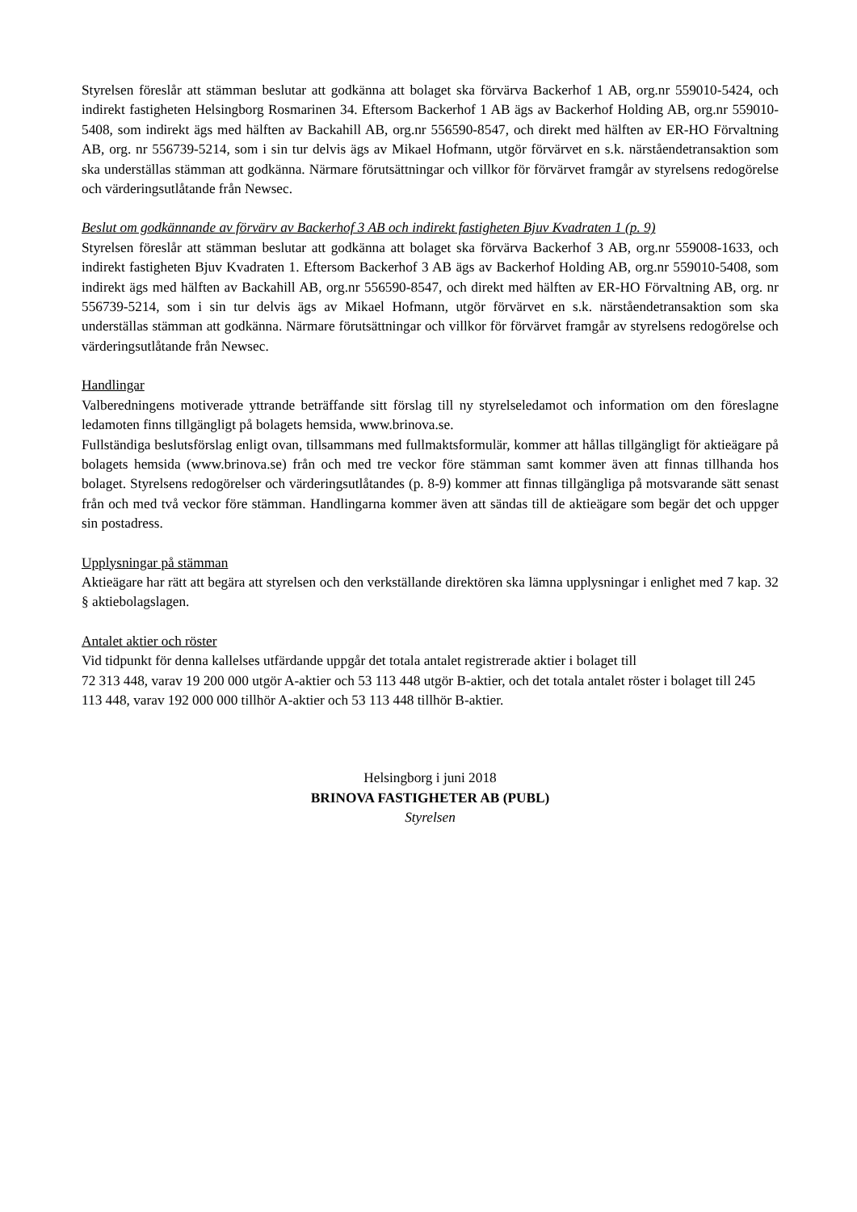Styrelsen föreslår att stämman beslutar att godkänna att bolaget ska förvärva Backerhof 1 AB, org.nr 559010-5424, och indirekt fastigheten Helsingborg Rosmarinen 34. Eftersom Backerhof 1 AB ägs av Backerhof Holding AB, org.nr 559010-5408, som indirekt ägs med hälften av Backahill AB, org.nr 556590-8547, och direkt med hälften av ER-HO Förvaltning AB, org. nr 556739-5214, som i sin tur delvis ägs av Mikael Hofmann, utgör förvärvet en s.k. närståendetransaktion som ska underställas stämman att godkänna. Närmare förutsättningar och villkor för förvärvet framgår av styrelsens redogörelse och värderingsutlåtande från Newsec.
Beslut om godkännande av förvärv av Backerhof 3 AB och indirekt fastigheten Bjuv Kvadraten 1 (p. 9)
Styrelsen föreslår att stämman beslutar att godkänna att bolaget ska förvärva Backerhof 3 AB, org.nr 559008-1633, och indirekt fastigheten Bjuv Kvadraten 1. Eftersom Backerhof 3 AB ägs av Backerhof Holding AB, org.nr 559010-5408, som indirekt ägs med hälften av Backahill AB, org.nr 556590-8547, och direkt med hälften av ER-HO Förvaltning AB, org. nr 556739-5214, som i sin tur delvis ägs av Mikael Hofmann, utgör förvärvet en s.k. närståendetransaktion som ska underställas stämman att godkänna. Närmare förutsättningar och villkor för förvärvet framgår av styrelsens redogörelse och värderingsutlåtande från Newsec.
Handlingar
Valberedningens motiverade yttrande beträffande sitt förslag till ny styrelseledamot och information om den föreslagne ledamoten finns tillgängligt på bolagets hemsida, www.brinova.se.
Fullständiga beslutsförslag enligt ovan, tillsammans med fullmaktsformulär, kommer att hållas tillgängligt för aktieägare på bolagets hemsida (www.brinova.se) från och med tre veckor före stämman samt kommer även att finnas tillhanda hos bolaget. Styrelsens redogörelser och värderingsutlåtandes (p. 8-9) kommer att finnas tillgängliga på motsvarande sätt senast från och med två veckor före stämman. Handlingarna kommer även att sändas till de aktieägare som begär det och uppger sin postadress.
Upplysningar på stämman
Aktieägare har rätt att begära att styrelsen och den verkställande direktören ska lämna upplysningar i enlighet med 7 kap. 32 § aktiebolagslagen.
Antalet aktier och röster
Vid tidpunkt för denna kallelses utfärdande uppgår det totala antalet registrerade aktier i bolaget till
72 313 448, varav 19 200 000 utgör A-aktier och 53 113 448 utgör B-aktier, och det totala antalet röster i bolaget till 245 113 448, varav 192 000 000 tillhör A-aktier och 53 113 448 tillhör B-aktier.
Helsingborg i juni 2018
BRINOVA FASTIGHETER AB (PUBL)
Styrelsen